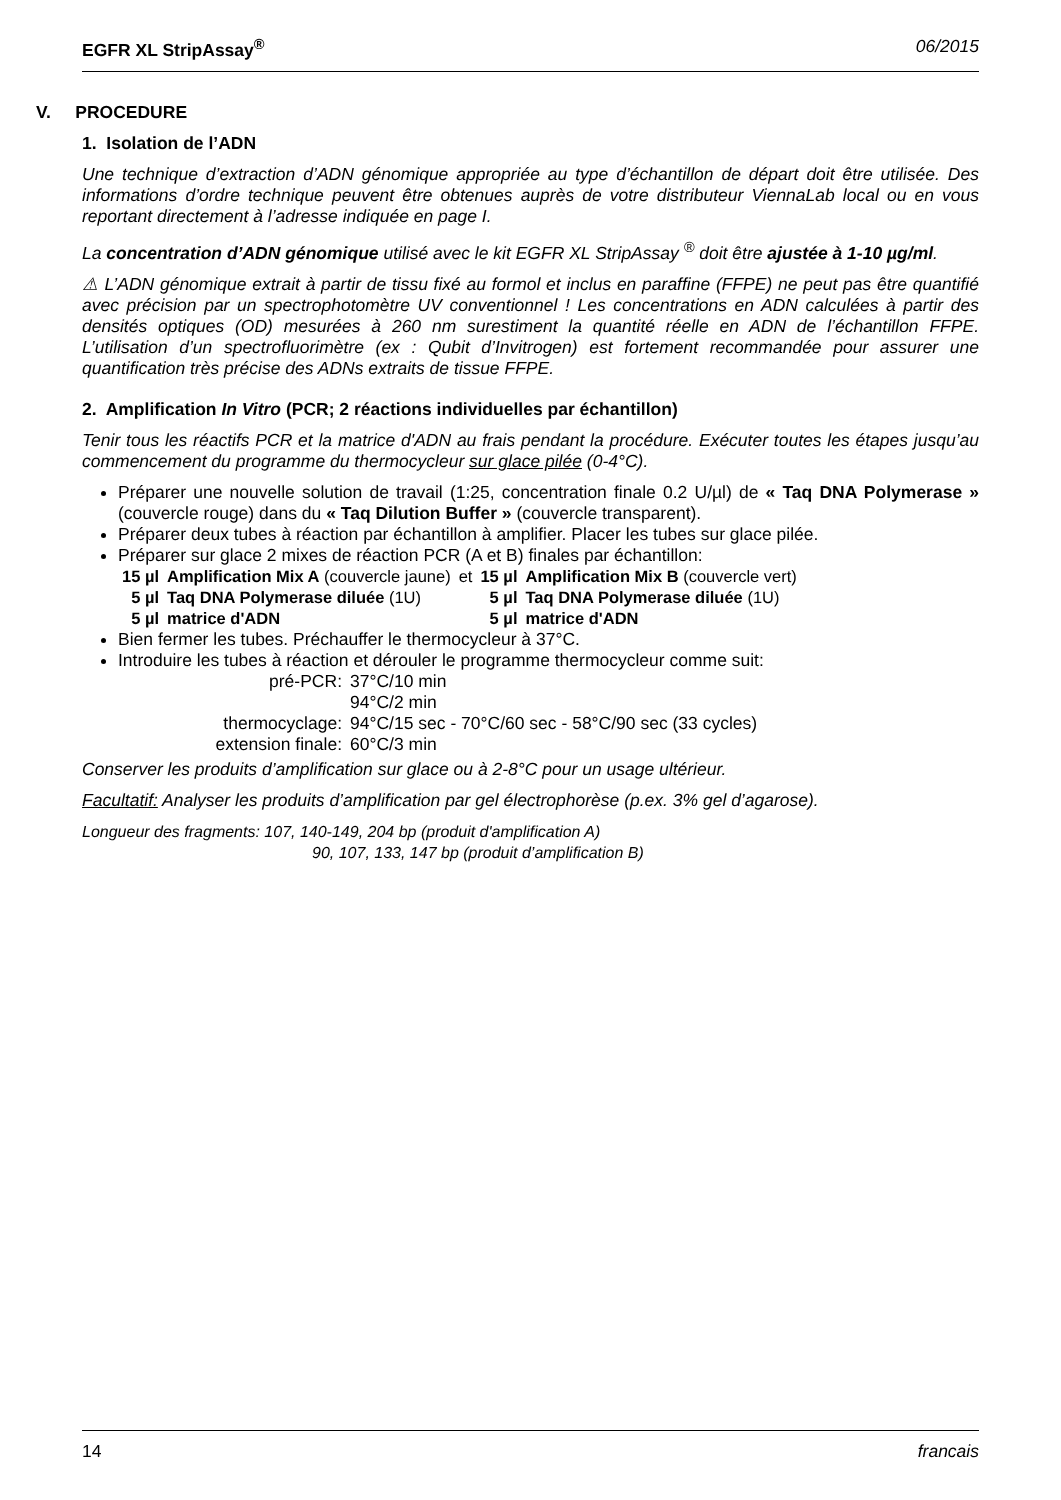EGFR XL StripAssay<sup>®</sup> 06/2015
V. PROCEDURE
1. Isolation de l’ADN
Une technique d’extraction d’ADN génomique appropriée au type d’échantillon de départ doit être utilisée. Des informations d’ordre technique peuvent être obtenues auprès de votre distributeur ViennaLab local ou en vous reportant directement à l’adresse indiquée en page I.
La concentration d’ADN génomique utilisé avec le kit EGFR XL StripAssay <sup>®</sup> doit être ajustée à 1-10 µg/ml.
⚠ L’ADN génomique extrait à partir de tissu fixé au formol et inclus en paraffine (FFPE) ne peut pas être quantifié avec précision par un spectrophotomètre UV conventionnel ! Les concentrations en ADN calculées à partir des densités optiques (OD) mesurées à 260 nm surestiment la quantité réelle en ADN de l’échantillon FFPE. L’utilisation d’un spectrofluorimètre (ex : Qubit d’Invitrogen) est fortement recommandée pour assurer une quantification très précise des ADNs extraits de tissue FFPE.
2. Amplification In Vitro (PCR; 2 réactions individuelles par échantillon)
Tenir tous les réactifs PCR et la matrice d'ADN au frais pendant la procédure. Exécuter toutes les étapes jusqu’au commencement du programme du thermocycleur sur glace pilée (0-4°C).
Préparer une nouvelle solution de travail (1:25, concentration finale 0.2 U/µl) de « Taq DNA Polymerase » (couvercle rouge) dans du « Taq Dilution Buffer » (couvercle transparent).
Préparer deux tubes à réaction par échantillon à amplifier. Placer les tubes sur glace pilée.
Préparer sur glace 2 mixes de réaction PCR (A et B) finales par échantillon:
| 15 µl | Amplification Mix A (couvercle jaune) | et | 15 µl | Amplification Mix B (couvercle vert) |
| 5 µl | Taq DNA Polymerase diluée (1U) | | 5 µl | Taq DNA Polymerase diluée (1U) |
| 5 µl | matrice d'ADN | | 5 µl | matrice d'ADN |
Bien fermer les tubes. Préchauffer le thermocycleur à 37°C.
Introduire les tubes à réaction et dérouler le programme thermocycleur comme suit:
| pré-PCR: | 37°C/10 min |
| | 94°C/2 min |
| thermocyclage: | 94°C/15 sec - 70°C/60 sec - 58°C/90 sec (33 cycles) |
| extension finale: | 60°C/3 min |
Conserver les produits d’amplification sur glace ou à 2-8°C pour un usage ultérieur.
Facultatif: Analyser les produits d’amplification par gel électrophorèse (p.ex. 3% gel d’agarose).
Longueur des fragments: 107, 140-149, 204 bp (produit d'amplification A)
90, 107, 133, 147 bp (produit d’amplification B)
14 francais